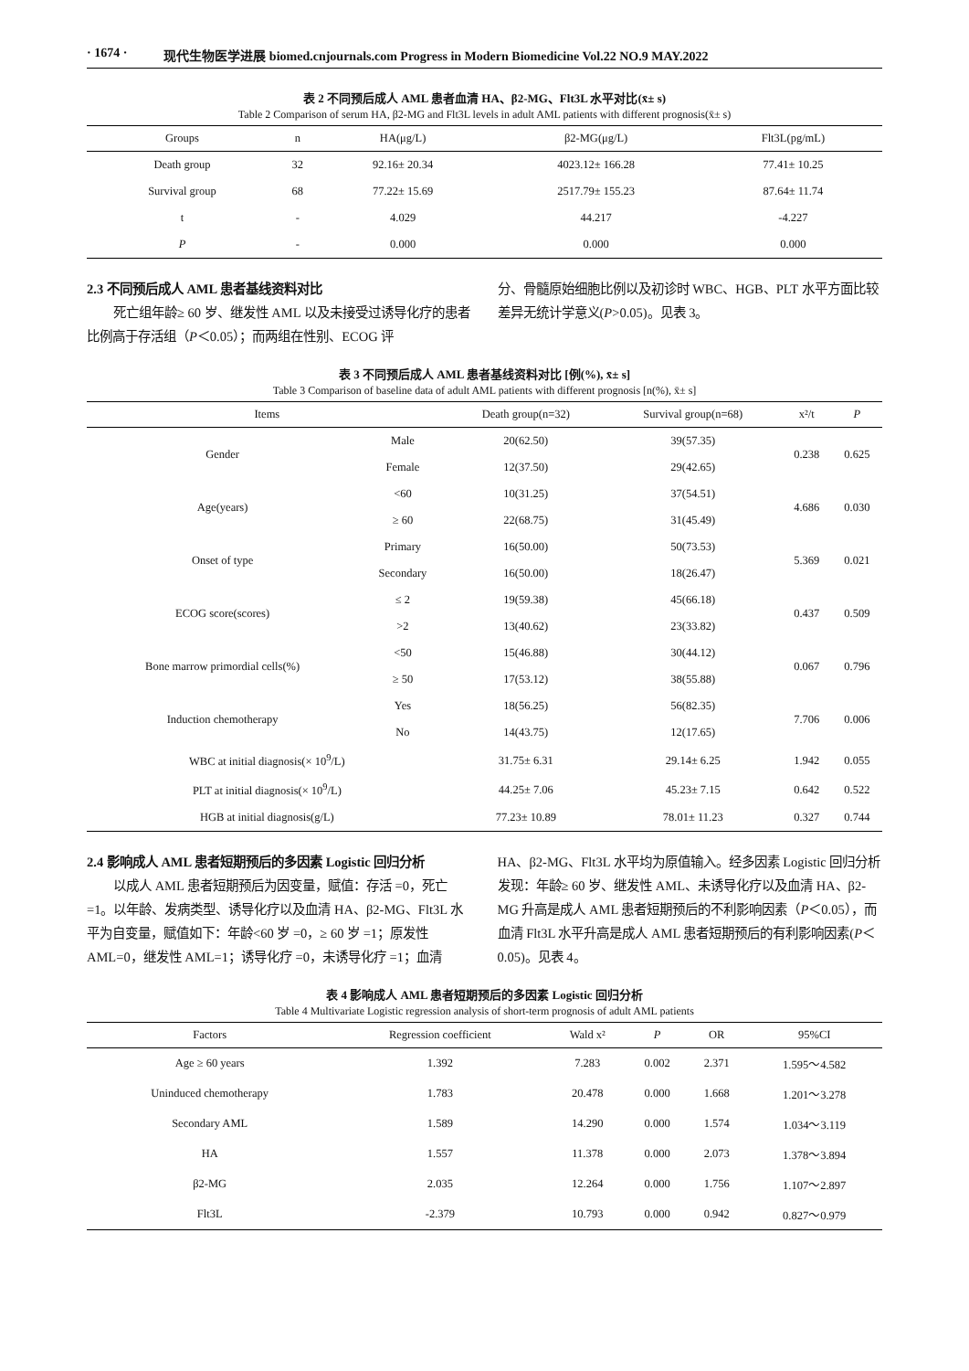· 1674 · 现代生物医学进展 biomed.cnjournals.com Progress in Modern Biomedicine Vol.22 NO.9 MAY.2022
表 2 不同预后成人 AML 患者血清 HA、β2-MG、Flt3L 水平对比(x̄± s)
Table 2 Comparison of serum HA, β2-MG and Flt3L levels in adult AML patients with different prognosis(x̄± s)
| Groups | n | HA(μg/L) | β2-MG(μg/L) | Flt3L(pg/mL) |
| --- | --- | --- | --- | --- |
| Death group | 32 | 92.16± 20.34 | 4023.12± 166.28 | 77.41± 10.25 |
| Survival group | 68 | 77.22± 15.69 | 2517.79± 155.23 | 87.64± 11.74 |
| t | - | 4.029 | 44.217 | -4.227 |
| P | - | 0.000 | 0.000 | 0.000 |
2.3 不同预后成人 AML 患者基线资料对比
死亡组年龄≥ 60 岁、继发性 AML 以及未接受过诱导化疗的患者比例高于存活组（P＜0.05）；而两组在性别、ECOG 评
分、骨髓原始细胞比例以及初诊时 WBC、HGB、PLT 水平方面比较差异无统计学意义(P>0.05)。见表 3。
表 3 不同预后成人 AML 患者基线资料对比 [例(%), x̄± s]
Table 3 Comparison of baseline data of adult AML patients with different prognosis [n(%), x̄± s]
| Items | | Death group(n=32) | Survival group(n=68) | x²/t | P |
| --- | --- | --- | --- | --- | --- |
| Gender | Male | 20(62.50) | 39(57.35) | 0.238 | 0.625 |
| | Female | 12(37.50) | 29(42.65) | | |
| Age(years) | <60 | 10(31.25) | 37(54.51) | 4.686 | 0.030 |
| | ≥ 60 | 22(68.75) | 31(45.49) | | |
| Onset of type | Primary | 16(50.00) | 50(73.53) | 5.369 | 0.021 |
| | Secondary | 16(50.00) | 18(26.47) | | |
| ECOG score(scores) | ≤ 2 | 19(59.38) | 45(66.18) | 0.437 | 0.509 |
| | >2 | 13(40.62) | 23(33.82) | | |
| Bone marrow primordial cells(%) | <50 | 15(46.88) | 30(44.12) | 0.067 | 0.796 |
| | ≥ 50 | 17(53.12) | 38(55.88) | | |
| Induction chemotherapy | Yes | 18(56.25) | 56(82.35) | 7.706 | 0.006 |
| | No | 14(43.75) | 12(17.65) | | |
| WBC at initial diagnosis(× 10<sup>9</sup>/L) | | 31.75± 6.31 | 29.14± 6.25 | 1.942 | 0.055 |
| PLT at initial diagnosis(× 10<sup>9</sup>/L) | | 44.25± 7.06 | 45.23± 7.15 | 0.642 | 0.522 |
| HGB at initial diagnosis(g/L) | | 77.23± 10.89 | 78.01± 11.23 | 0.327 | 0.744 |
2.4 影响成人 AML 患者短期预后的多因素 Logistic 回归分析
以成人 AML 患者短期预后为因变量，赋值：存活 =0，死亡 =1。以年龄、发病类型、诱导化疗以及血清 HA、β2-MG、Flt3L 水平为自变量，赋值如下：年龄<60 岁 =0，≥ 60 岁 =1；原发性 AML=0，继发性 AML=1；诱导化疗 =0，未诱导化疗 =1；血清
HA、β2-MG、Flt3L 水平均为原值输入。经多因素 Logistic 回归分析发现：年龄≥ 60 岁、继发性 AML、未诱导化疗以及血清 HA、β2-MG 升高是成人 AML 患者短期预后的不利影响因素（P＜0.05），而血清 Flt3L 水平升高是成人 AML 患者短期预后的有利影响因素(P＜0.05)。见表 4。
表 4 影响成人 AML 患者短期预后的多因素 Logistic 回归分析
Table 4 Multivariate Logistic regression analysis of short-term prognosis of adult AML patients
| Factors | Regression coefficient | Wald x² | P | OR | 95%CI |
| --- | --- | --- | --- | --- | --- |
| Age ≥ 60 years | 1.392 | 7.283 | 0.002 | 2.371 | 1.595～4.582 |
| Uninduced chemotherapy | 1.783 | 20.478 | 0.000 | 1.668 | 1.201～3.278 |
| Secondary AML | 1.589 | 14.290 | 0.000 | 1.574 | 1.034～3.119 |
| HA | 1.557 | 11.378 | 0.000 | 2.073 | 1.378～3.894 |
| β2-MG | 2.035 | 12.264 | 0.000 | 1.756 | 1.107～2.897 |
| Flt3L | -2.379 | 10.793 | 0.000 | 0.942 | 0.827～0.979 |